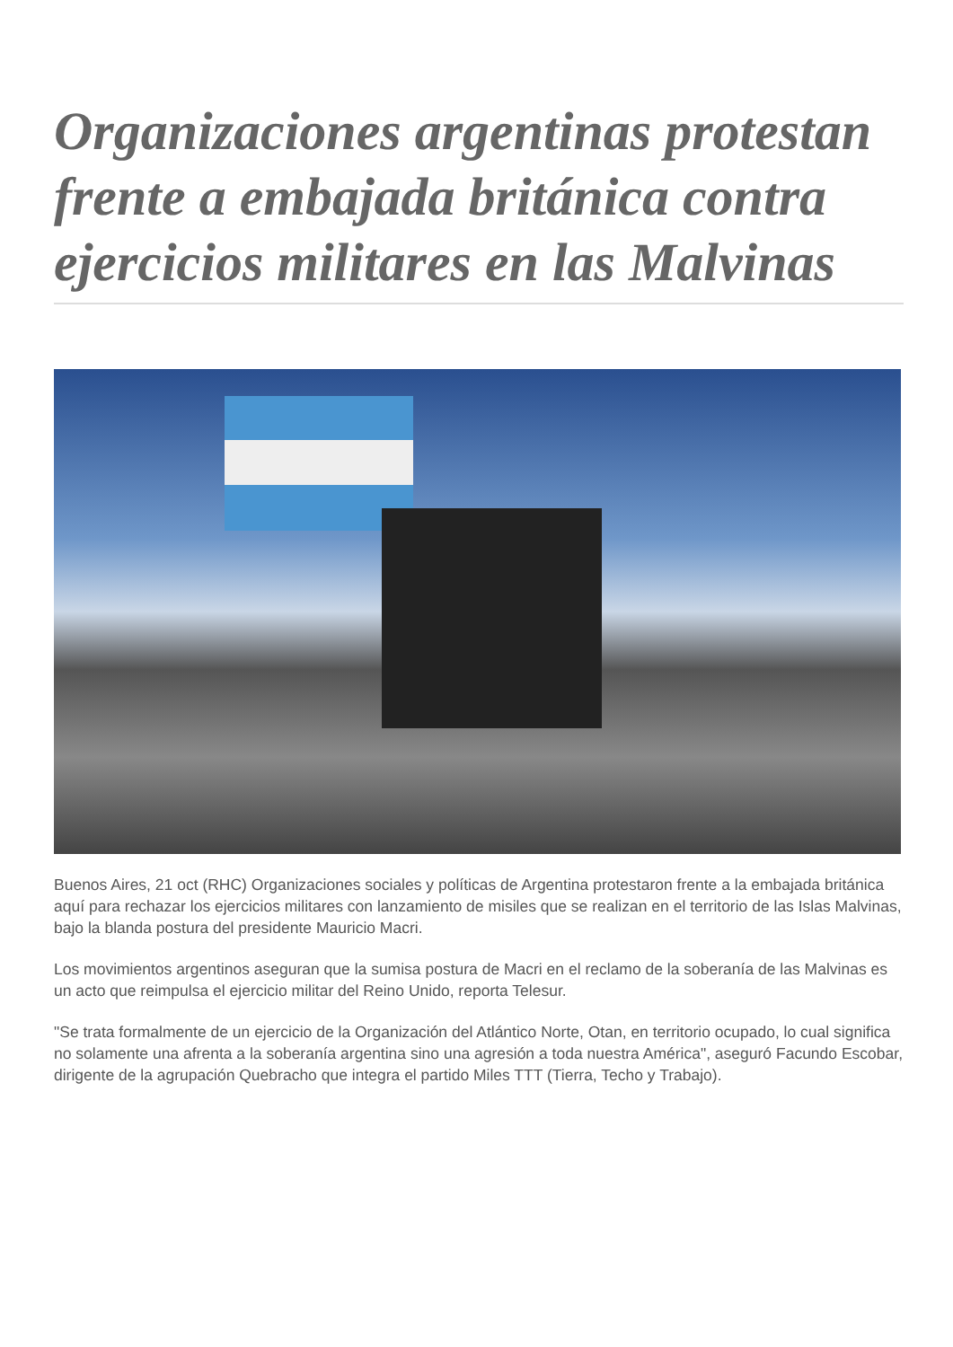Organizaciones argentinas protestan frente a embajada británica contra ejercicios militares en las Malvinas
Buenos Aires, 21 oct (RHC) Organizaciones sociales y políticas de Argentina protestaron frente a la embajada británica aquí para rechazar los ejercicios militares con lanzamiento de misiles que se realizan en el territorio de las Islas Malvinas, bajo la blanda postura del presidente Mauricio Macri.
Los movimientos argentinos aseguran que la sumisa postura de Macri en el reclamo de la soberanía de las Malvinas es un acto que reimpulsa el ejercicio militar del Reino Unido, reporta Telesur.
"Se trata formalmente de un ejercicio de la Organización del Atlántico Norte, Otan, en territorio ocupado, lo cual significa no solamente una afrenta a la soberanía argentina sino una agresión a toda nuestra América", aseguró Facundo Escobar, dirigente de la agrupación Quebracho que integra el partido Miles TTT (Tierra, Techo y Trabajo).